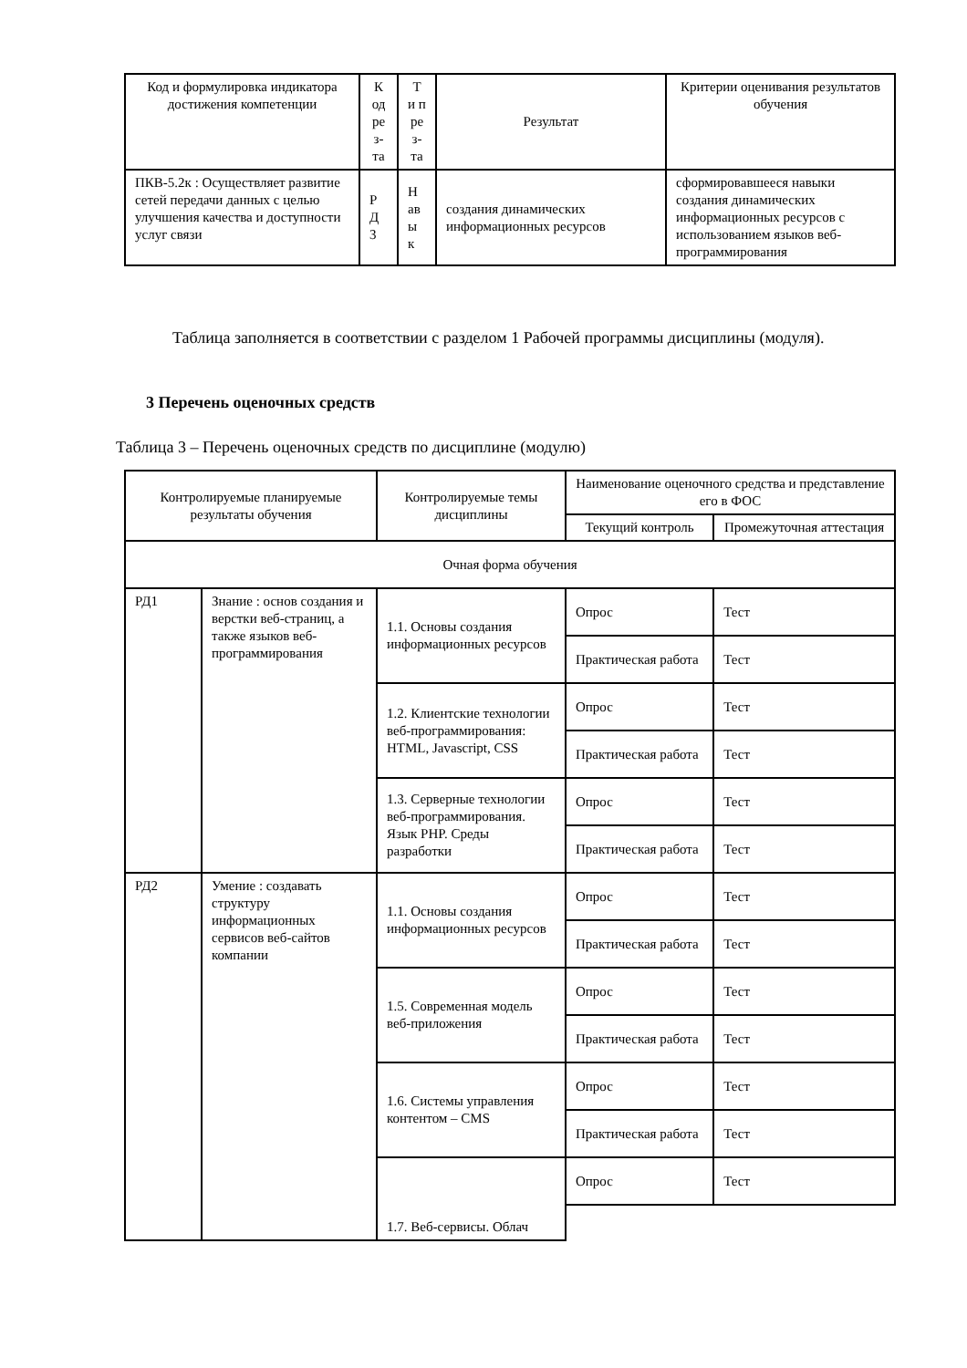| Код и формулировка индикатора достижения компетенции | К од ре з- та | Т и п ре з- та | Результат | Критерии оценивания результатов обучения |
| --- | --- | --- | --- | --- |
| ПКВ-5.2к : Осуществляет развитие сетей передачи данных с целью улучшения качества и доступности услуг связи | Р Д 3 | Н ав ы к | создания динамических информационных ресурсов | сформировавшееся навыки создания динамических информационных ресурсов с использованием языков веб-программирования |
Таблица заполняется в соответствии с разделом 1 Рабочей программы дисциплины (модуля).
3 Перечень оценочных средств
Таблица 3 – Перечень оценочных средств по дисциплине (модулю)
| Контролируемые планируемые результаты обучения | | Контролируемые темы дисциплины | Наименование оценочного средства и представление его в ФОС | |
| --- | --- | --- | --- | --- |
| | | | Текущий контроль | Промежуточная аттестация |
| Очная форма обучения | | | | |
| РД1 | Знание : основ создания и верстки веб-страниц, а также языков веб-программирования | 1.1. Основы создания информационных ресурсов | Опрос | Тест |
| | | | Практическая работа | Тест |
| | | 1.2. Клиентские технологии веб-программирования: HTML, Javascript, CSS | Опрос | Тест |
| | | | Практическая работа | Тест |
| | | 1.3. Серверные технологии веб-программирования. Язык PHP. Среды разработки | Опрос | Тест |
| | | | Практическая работа | Тест |
| РД2 | Умение : создавать структуру информационных сервисов веб-сайтов компании | 1.1. Основы создания информационных ресурсов | Опрос | Тест |
| | | | Практическая работа | Тест |
| | | 1.5. Современная модель веб-приложения | Опрос | Тест |
| | | | Практическая работа | Тест |
| | | 1.6. Системы управления контентом – CMS | Опрос | Тест |
| | | | Практическая работа | Тест |
| | | 1.7. Веб-сервисы. Облач | Опрос | Тест |